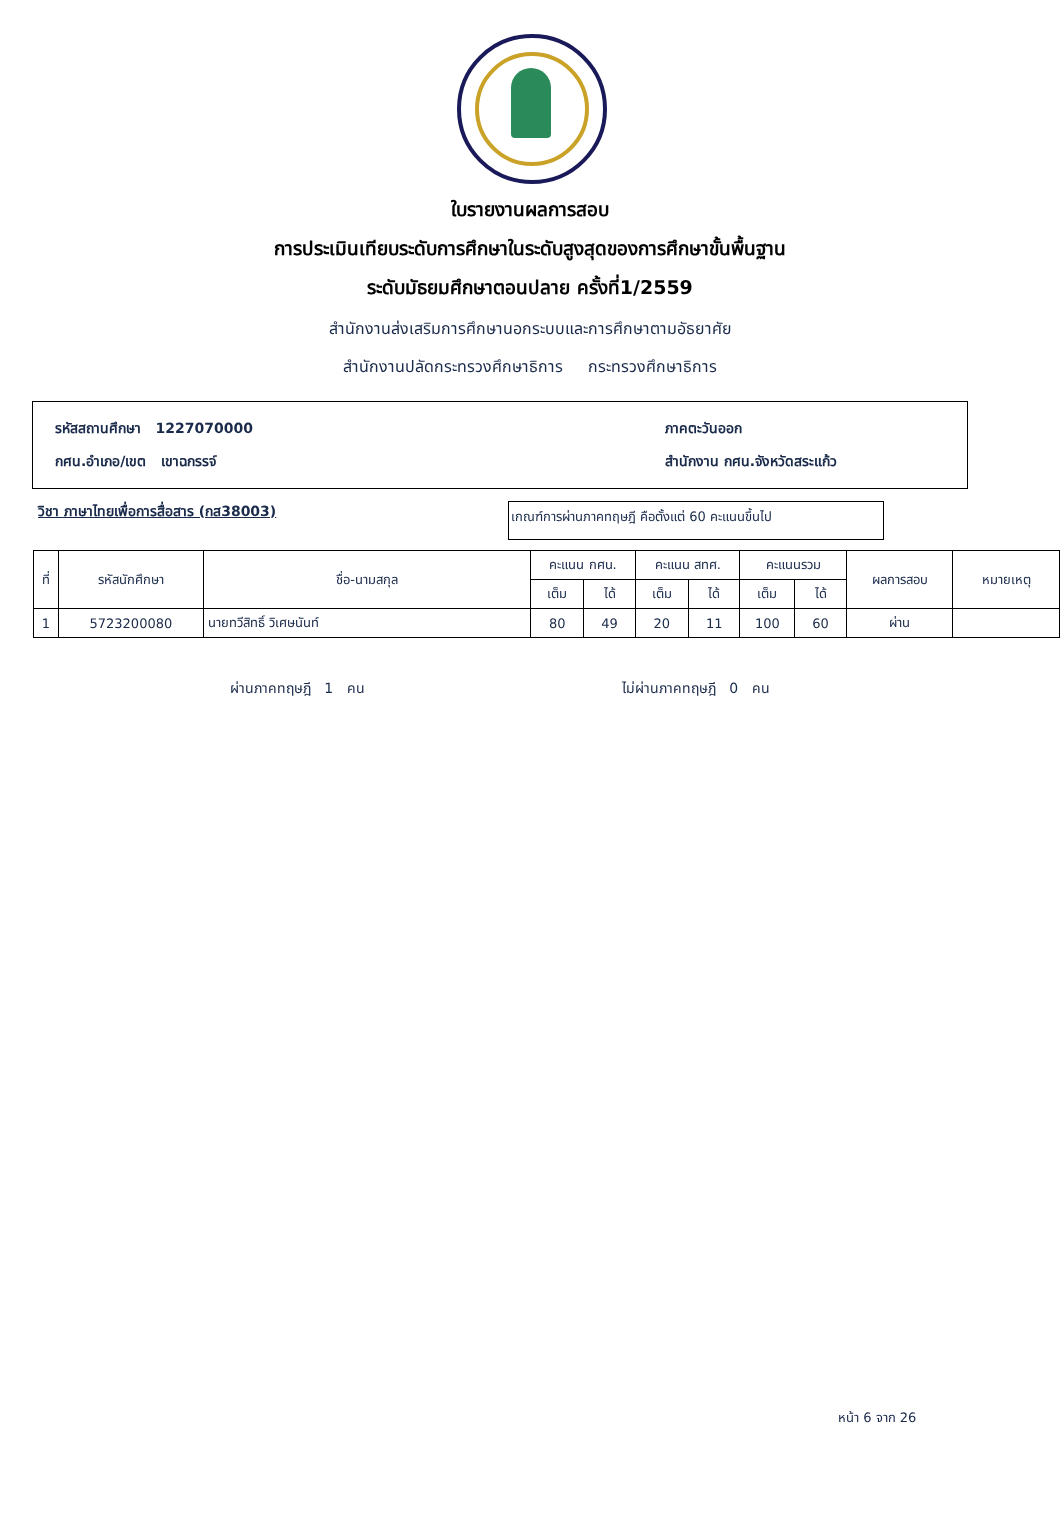ใบรายงานผลการสอบ
การประเมินเทียบระดับการศึกษาในระดับสูงสุดของการศึกษาขั้นพื้นฐาน
ระดับมัธยมศึกษาตอนปลาย ครั้งที่1/2559
สำนักงานส่งเสริมการศึกษานอกระบบและการศึกษาตามอัธยาศัย
สำนักงานปลัดกระทรวงศึกษาธิการ กระทรวงศึกษาธิการ
รหัสสถานศึกษา 1227070000 ภาคตะวันออก
กศน.อำเภอ/เขต เขาฉกรรจ์ สำนักงาน กศน.จังหวัดสระแก้ว
วิชา ภาษาไทยเพื่อการสื่อสาร (กส38003) เกณฑ์การผ่านภาคทฤษฎี คือตั้งแต่ 60 คะแนนขึ้นไป
| ที่ | รหัสนักศึกษา | ชื่อ-นามสกุล | คะแนน กศน. | | คะแนน สทศ. | | คะแนนรวม | | ผลการสอบ | หมายเหตุ |
| --- | --- | --- | --- | --- | --- | --- | --- | --- | --- | --- |
| | | | เต็ม | ได้ | เต็ม | ได้ | เต็ม | ได้ | | |
| 1 | 5723200080 | นายทวีสิทธิ์ วิเศษนันท์ | 80 | 49 | 20 | 11 | 100 | 60 | ผ่าน | |
ผ่านภาคทฤษฎี 1 คน ไม่ผ่านภาคทฤษฎี 0 คน
หน้า 6 จาก 26